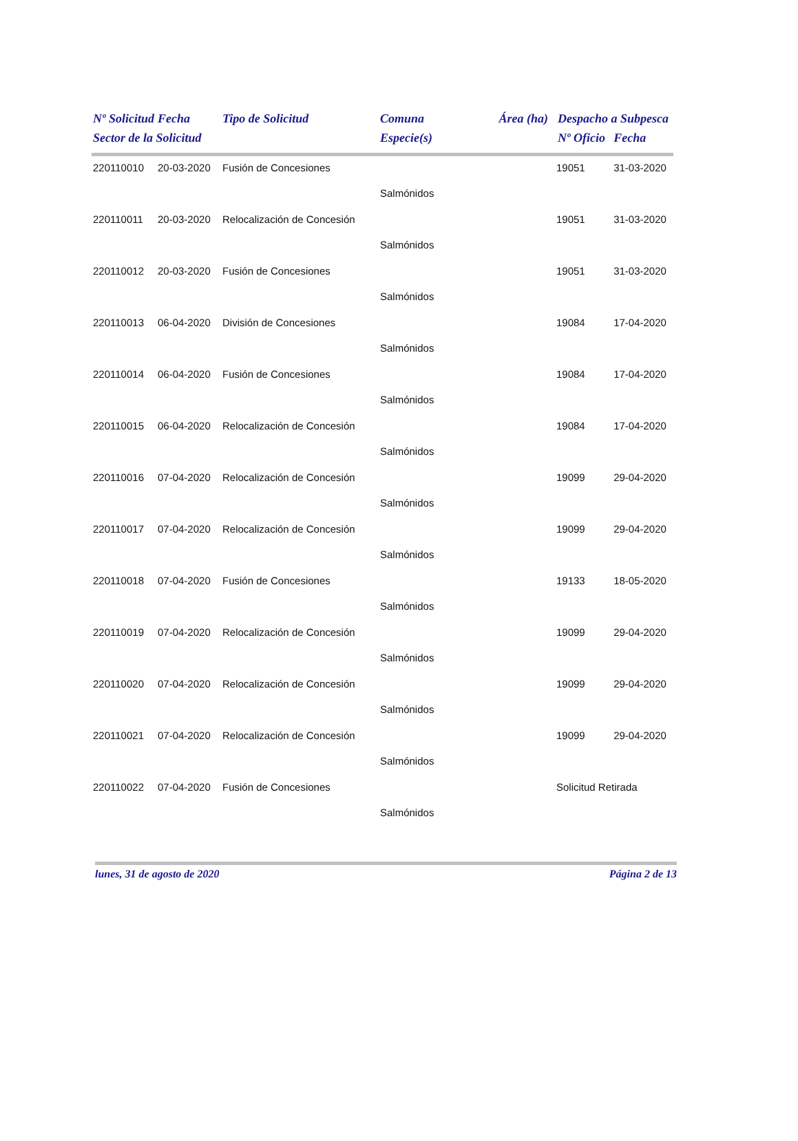| Nº Solicitud | Fecha | Tipo de Solicitud | Comuna | Área (ha) | Despacho a Subpesca | |
| --- | --- | --- | --- | --- | --- | --- |
| Sector de la Solicitud | | | Especie(s) | | Nº Oficio | Fecha |
| 220110010 | 20-03-2020 | Fusión de Concesiones | | | 19051 | 31-03-2020 |
| | | | Salmónidos | | | |
| 220110011 | 20-03-2020 | Relocalización de Concesión | | | 19051 | 31-03-2020 |
| | | | Salmónidos | | | |
| 220110012 | 20-03-2020 | Fusión de Concesiones | | | 19051 | 31-03-2020 |
| | | | Salmónidos | | | |
| 220110013 | 06-04-2020 | División de Concesiones | | | 19084 | 17-04-2020 |
| | | | Salmónidos | | | |
| 220110014 | 06-04-2020 | Fusión de Concesiones | | | 19084 | 17-04-2020 |
| | | | Salmónidos | | | |
| 220110015 | 06-04-2020 | Relocalización de Concesión | | | 19084 | 17-04-2020 |
| | | | Salmónidos | | | |
| 220110016 | 07-04-2020 | Relocalización de Concesión | | | 19099 | 29-04-2020 |
| | | | Salmónidos | | | |
| 220110017 | 07-04-2020 | Relocalización de Concesión | | | 19099 | 29-04-2020 |
| | | | Salmónidos | | | |
| 220110018 | 07-04-2020 | Fusión de Concesiones | | | 19133 | 18-05-2020 |
| | | | Salmónidos | | | |
| 220110019 | 07-04-2020 | Relocalización de Concesión | | | 19099 | 29-04-2020 |
| | | | Salmónidos | | | |
| 220110020 | 07-04-2020 | Relocalización de Concesión | | | 19099 | 29-04-2020 |
| | | | Salmónidos | | | |
| 220110021 | 07-04-2020 | Relocalización de Concesión | | | 19099 | 29-04-2020 |
| | | | Salmónidos | | | |
| 220110022 | 07-04-2020 | Fusión de Concesiones | | | Solicitud Retirada | |
| | | | Salmónidos | | | |
lunes, 31 de agosto de 2020 Página 2 de 13